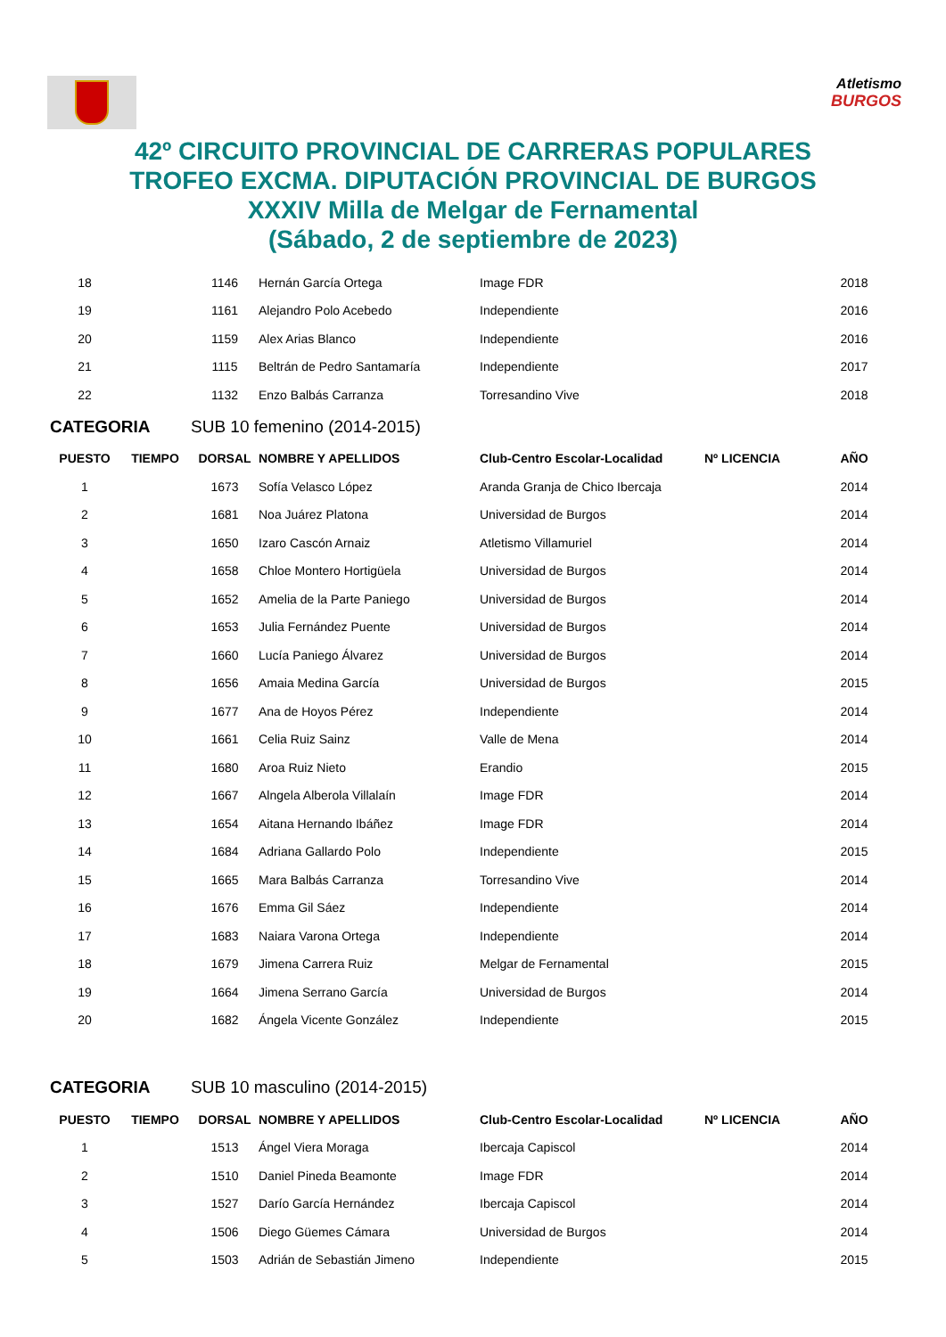Atletismo
BURGOS
42º CIRCUITO PROVINCIAL DE CARRERAS POPULARES
TROFEO EXCMA. DIPUTACIÓN PROVINCIAL DE BURGOS
XXXIV Milla de Melgar de Fernamental
(Sábado, 2 de septiembre de 2023)
| 18 | | 1146 | Hernán García Ortega | Image FDR | | 2018 |
| 19 | | 1161 | Alejandro Polo Acebedo | Independiente | | 2016 |
| 20 | | 1159 | Alex Arias Blanco | Independiente | | 2016 |
| 21 | | 1115 | Beltrán de Pedro Santamaría | Independiente | | 2017 |
| 22 | | 1132 | Enzo Balbás Carranza | Torresandino Vive | | 2018 |
| CATEGORIA | | SUB 10 femenino (2014-2015) | | | | |
| PUESTO | TIEMPO | DORSAL | NOMBRE Y APELLIDOS | Club-Centro Escolar-Localidad | Nº LICENCIA | AÑO |
| 1 | | 1673 | Sofía Velasco López | Aranda Granja de Chico Ibercaja | | 2014 |
| 2 | | 1681 | Noa Juárez Platona | Universidad de Burgos | | 2014 |
| 3 | | 1650 | Izaro Cascón Arnaiz | Atletismo Villamuriel | | 2014 |
| 4 | | 1658 | Chloe Montero Hortigüela | Universidad de Burgos | | 2014 |
| 5 | | 1652 | Amelia de la Parte Paniego | Universidad de Burgos | | 2014 |
| 6 | | 1653 | Julia Fernández Puente | Universidad de Burgos | | 2014 |
| 7 | | 1660 | Lucía Paniego Álvarez | Universidad de Burgos | | 2014 |
| 8 | | 1656 | Amaia Medina García | Universidad de Burgos | | 2015 |
| 9 | | 1677 | Ana de Hoyos Pérez | Independiente | | 2014 |
| 10 | | 1661 | Celia Ruiz Sainz | Valle de Mena | | 2014 |
| 11 | | 1680 | Aroa Ruiz Nieto | Erandio | | 2015 |
| 12 | | 1667 | Alngela Alberola Villalaín | Image FDR | | 2014 |
| 13 | | 1654 | Aitana Hernando Ibáñez | Image FDR | | 2014 |
| 14 | | 1684 | Adriana Gallardo Polo | Independiente | | 2015 |
| 15 | | 1665 | Mara Balbás Carranza | Torresandino Vive | | 2014 |
| 16 | | 1676 | Emma Gil Sáez | Independiente | | 2014 |
| 17 | | 1683 | Naiara Varona Ortega | Independiente | | 2014 |
| 18 | | 1679 | Jimena Carrera Ruiz | Melgar de Fernamental | | 2015 |
| 19 | | 1664 | Jimena Serrano García | Universidad de Burgos | | 2014 |
| 20 | | 1682 | Ángela Vicente González | Independiente | | 2015 |
| CATEGORIA | | SUB 10 masculino (2014-2015) | | | | |
| PUESTO | TIEMPO | DORSAL | NOMBRE Y APELLIDOS | Club-Centro Escolar-Localidad | Nº LICENCIA | AÑO |
| 1 | | 1513 | Ángel Viera Moraga | Ibercaja Capiscol | | 2014 |
| 2 | | 1510 | Daniel Pineda Beamonte | Image FDR | | 2014 |
| 3 | | 1527 | Darío García Hernández | Ibercaja Capiscol | | 2014 |
| 4 | | 1506 | Diego Güemes Cámara | Universidad de Burgos | | 2014 |
| 5 | | 1503 | Adrián de Sebastián Jimeno | Independiente | | 2015 |